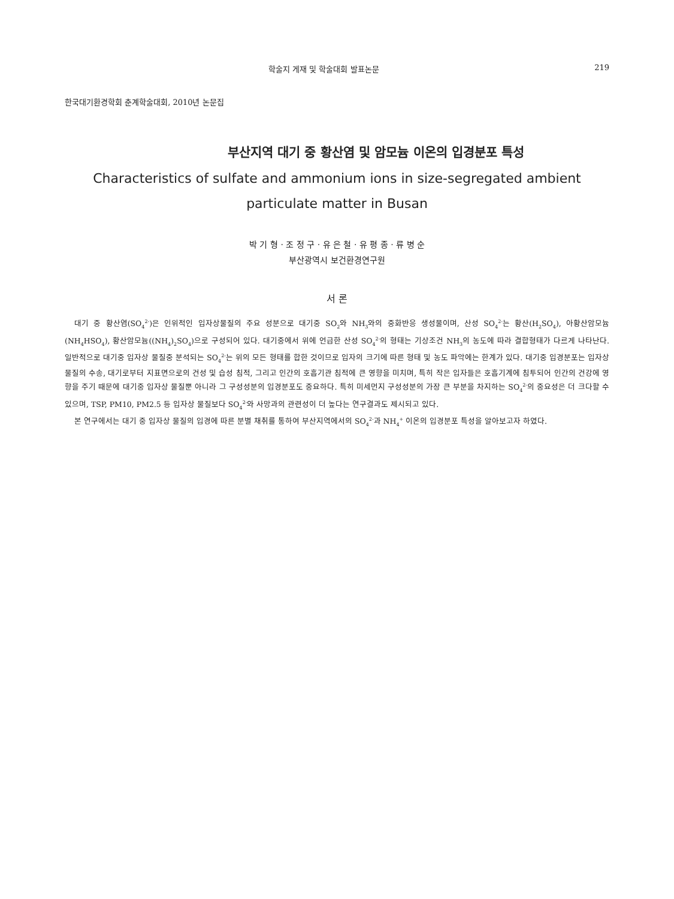학술지 게재 및 학술대회 발표논문 219
한국대기환경학회 춘계학술대회, 2010년 논문집
부산지역 대기 중 황산염 및 암모늄 이온의 입경분포 특성
Characteristics of sulfate and ammonium ions in size-segregated ambient particulate matter in Busan
박 기 형 · 조 정 구 · 유 은 철 · 유 평 종 · 류 병 순
부산광역시 보건환경연구원
서 론
대기 중 황산염(SO<sub>4</sub><sup>2-</sup>)은 인위적인 입자상물질의 주요 성분으로 대기중 SO<sub>2</sub>와 NH<sub>3</sub>와의 중화반응 생성물이며, 산성 SO<sub>4</sub><sup>2-</sup>는 황산(H<sub>2</sub>SO<sub>4</sub>), 아황산암모늄(NH<sub>4</sub>HSO<sub>4</sub>), 황산암모늄((NH<sub>4</sub>)<sub>2</sub>SO<sub>4</sub>)으로 구성되어 있다. 대기중에서 위에 언급한 산성 SO<sub>4</sub><sup>2-</sup>의 형태는 기상조건 NH<sub>3</sub>의 농도에 따라 결합형태가 다르게 나타난다. 일반적으로 대기중 입자상 물질중 분석되는 SO<sub>4</sub><sup>2-</sup>는 위의 모든 형태를 합한 것이므로 입자의 크기에 따른 형태 및 농도 파악에는 한계가 있다. 대기중 입경분포는 입자상 물질의 수송, 대기로부터 지표면으로의 건성 및 습성 침적, 그리고 인간의 호흡기관 침적에 큰 영향을 미치며, 특히 작은 입자들은 호흡기계에 침투되어 인간의 건강에 영향을 주기 때문에 대기중 입자상 물질뿐 아니라 그 구성성분의 입경분포도 중요하다. 특히 미세먼지 구성성분의 가장 큰 부분을 차지하는 SO<sub>4</sub><sup>2-</sup>의 중요성은 더 크다할 수 있으며, TSP, PM10, PM2.5 등 입자상 물질보다 SO<sub>4</sub><sup>2-</sup>와 사망과의 관련성이 더 높다는 연구결과도 제시되고 있다.
본 연구에서는 대기 중 입자상 물질의 입경에 따른 분별 채취를 통하여 부산지역에서의 SO<sub>4</sub><sup>2-</sup>과 NH<sub>4</sub><sup>+</sup> 이온의 입경분포 특성을 알아보고자 하였다.